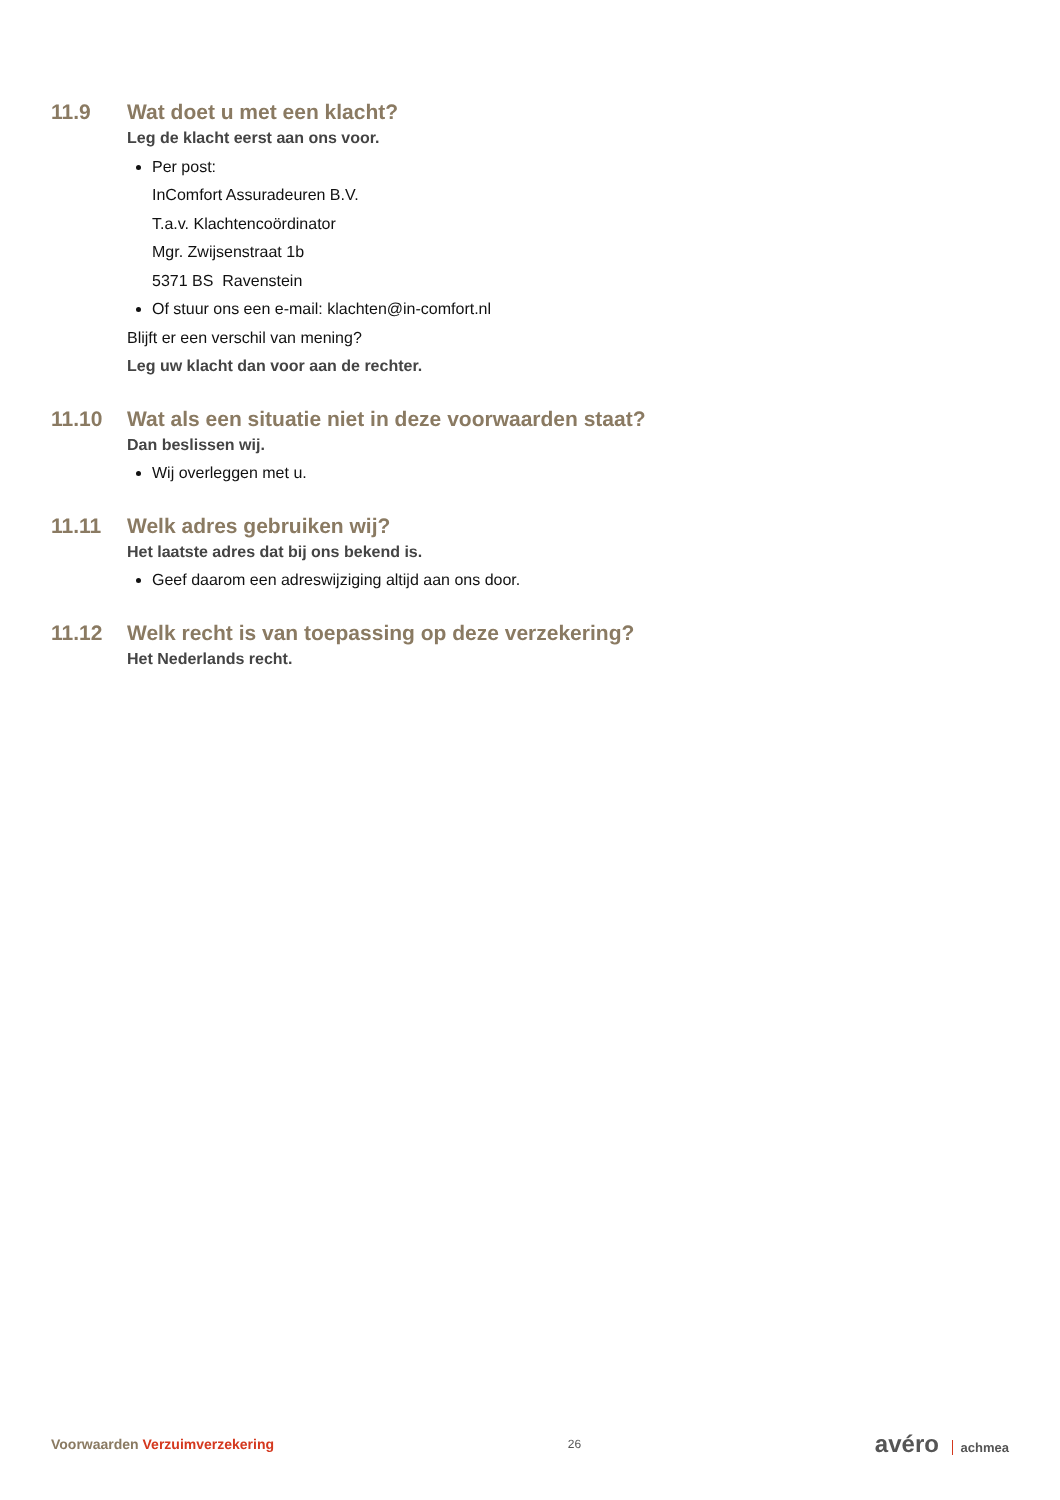11.9 Wat doet u met een klacht?
Leg de klacht eerst aan ons voor.
Per post:
InComfort Assuradeuren B.V.
T.a.v. Klachtencoördinator
Mgr. Zwijsenstraat 1b
5371 BS Ravenstein
Of stuur ons een e-mail: klachten@in-comfort.nl
Blijft er een verschil van mening?
Leg uw klacht dan voor aan de rechter.
11.10 Wat als een situatie niet in deze voorwaarden staat?
Dan beslissen wij.
Wij overleggen met u.
11.11 Welk adres gebruiken wij?
Het laatste adres dat bij ons bekend is.
Geef daarom een adreswijziging altijd aan ons door.
11.12 Welk recht is van toepassing op deze verzekering?
Het Nederlands recht.
Voorwaarden Verzuimverzekering
26
avéro achmea